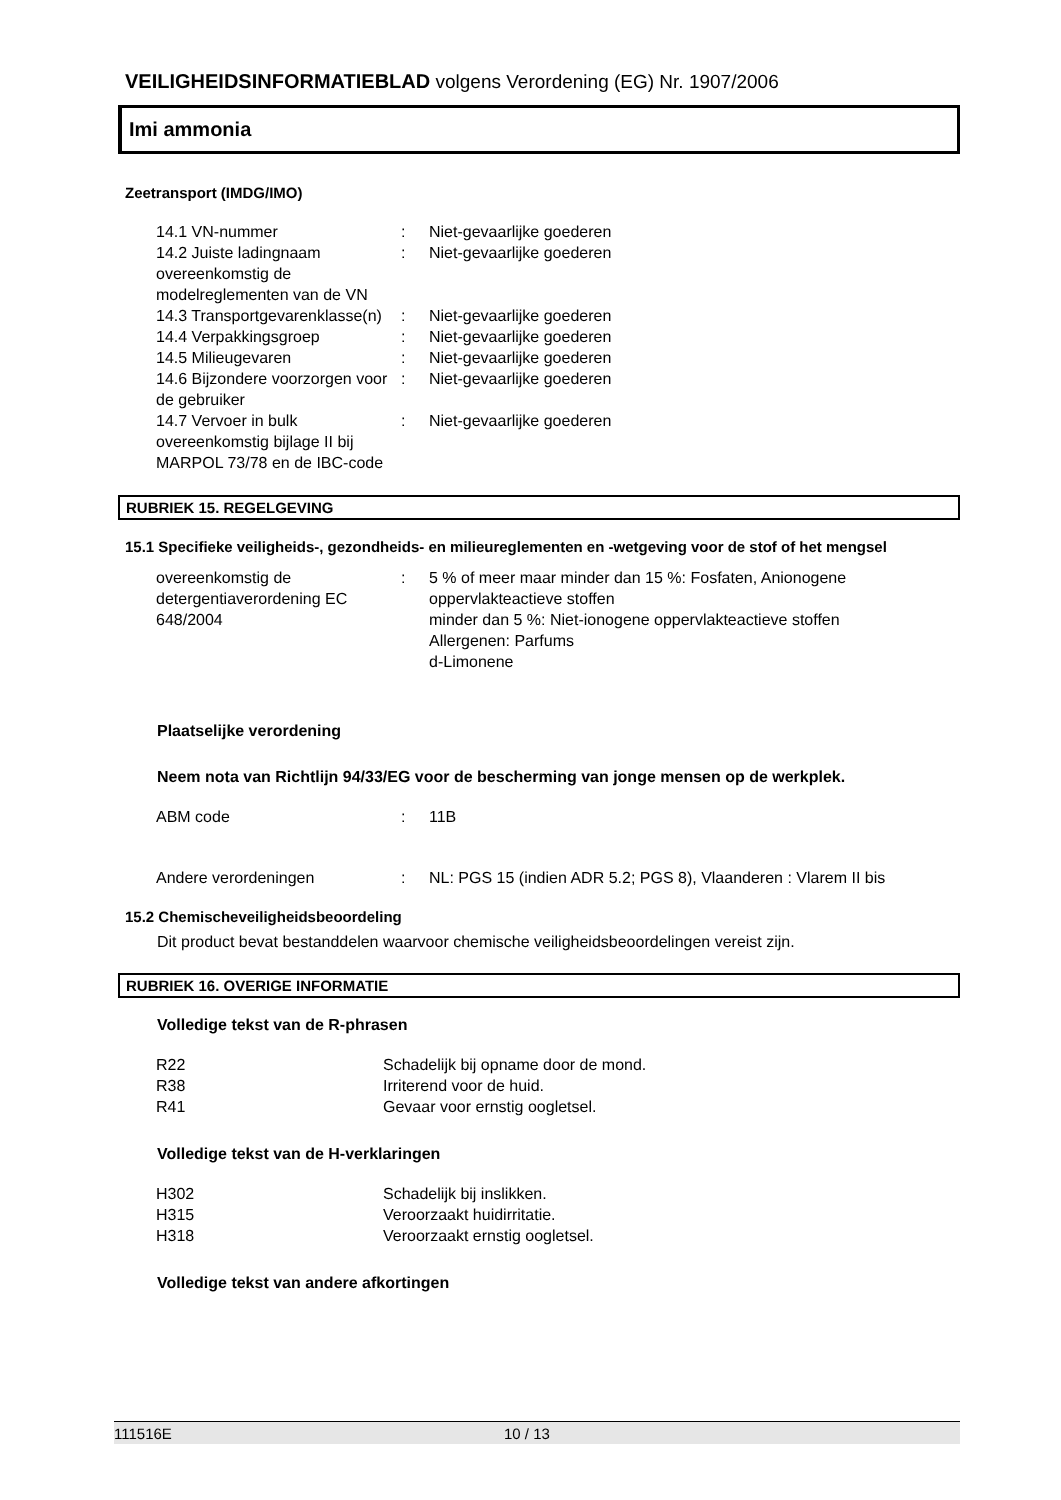VEILIGHEIDSINFORMATIEBLAD volgens Verordening (EG) Nr. 1907/2006
Imi ammonia
Zeetransport (IMDG/IMO)
| 14.1 VN-nummer | : | Niet-gevaarlijke goederen |
| 14.2 Juiste ladingnaam overeenkomstig de modelreglementen van de VN | : | Niet-gevaarlijke goederen |
| 14.3 Transportgevarenklasse(n) | : | Niet-gevaarlijke goederen |
| 14.4 Verpakkingsgroep | : | Niet-gevaarlijke goederen |
| 14.5 Milieugevaren | : | Niet-gevaarlijke goederen |
| 14.6 Bijzondere voorzorgen voor de gebruiker | : | Niet-gevaarlijke goederen |
| 14.7 Vervoer in bulk overeenkomstig bijlage II bij MARPOL 73/78 en de IBC-code | : | Niet-gevaarlijke goederen |
RUBRIEK 15. REGELGEVING
15.1 Specifieke veiligheids-, gezondheids- en milieureglementen en -wetgeving voor de stof of het mengsel
| overeenkomstig de detergentiaverordening EC 648/2004 | : | 5 % of meer maar minder dan 15 %: Fosfaten, Anionogene oppervlakteactieve stoffen minder dan 5 %: Niet-ionogene oppervlakteactieve stoffen Allergenen: Parfums d-Limonene |
Plaatselijke verordening
Neem nota van Richtlijn 94/33/EG voor de bescherming van jonge mensen op de werkplek.
| ABM code | : | 11B |
| Andere verordeningen | : | NL: PGS 15 (indien ADR 5.2; PGS 8), Vlaanderen : Vlarem II bis |
15.2 Chemischeveiligheidsbeoordeling
Dit product bevat bestanddelen waarvoor chemische veiligheidsbeoordelingen vereist zijn.
RUBRIEK 16. OVERIGE INFORMATIE
Volledige tekst van de R-phrasen
| R22 | Schadelijk bij opname door de mond. |
| R38 | Irriterend voor de huid. |
| R41 | Gevaar voor ernstig oogletsel. |
Volledige tekst van de H-verklaringen
| H302 | Schadelijk bij inslikken. |
| H315 | Veroorzaakt huidirritatie. |
| H318 | Veroorzaakt ernstig oogletsel. |
Volledige tekst van andere afkortingen
111516E 10 / 13